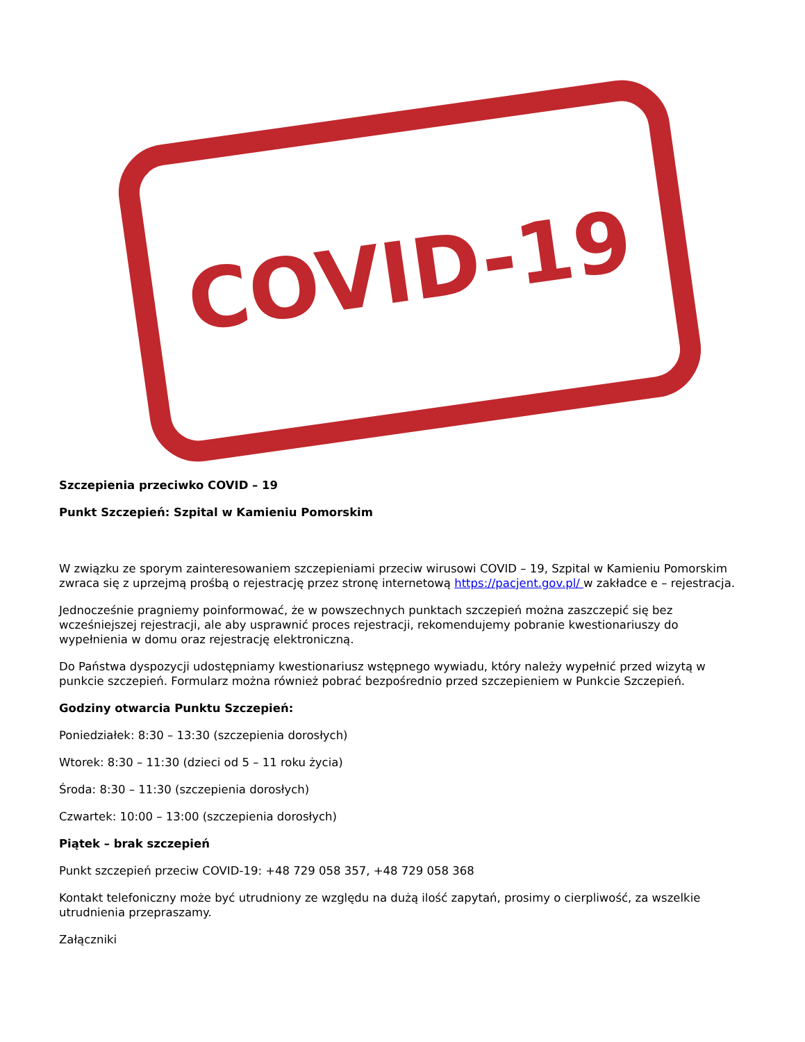COVID-19
Szczepienia przeciwko COVID – 19
Punkt Szczepień: Szpital w Kamieniu Pomorskim
W związku ze sporym zainteresowaniem szczepieniami przeciw wirusowi COVID – 19, Szpital w Kamieniu Pomorskim zwraca się z uprzejmą prośbą o rejestrację przez stronę internetową https://pacjent.gov.pl/ w zakładce e – rejestracja.
Jednocześnie pragniemy poinformować, że w powszechnych punktach szczepień można zaszczepić się bez wcześniejszej rejestracji, ale aby usprawnić proces rejestracji, rekomendujemy pobranie kwestionariuszy do wypełnienia w domu oraz rejestrację elektroniczną.
Do Państwa dyspozycji udostępniamy kwestionariusz wstępnego wywiadu, który należy wypełnić przed wizytą w punkcie szczepień. Formularz można również pobrać bezpośrednio przed szczepieniem w Punkcie Szczepień.
Godziny otwarcia Punktu Szczepień:
Poniedziałek: 8:30 – 13:30 (szczepienia dorosłych)
Wtorek: 8:30 – 11:30 (dzieci od 5 – 11 roku życia)
Środa: 8:30 – 11:30 (szczepienia dorosłych)
Czwartek: 10:00 – 13:00 (szczepienia dorosłych)
Piątek – brak szczepień
Punkt szczepień przeciw COVID-19: +48 729 058 357, +48 729 058 368
Kontakt telefoniczny może być utrudniony ze względu na dużą ilość zapytań, prosimy o cierpliwość, za wszelkie utrudnienia przepraszamy.
Załączniki